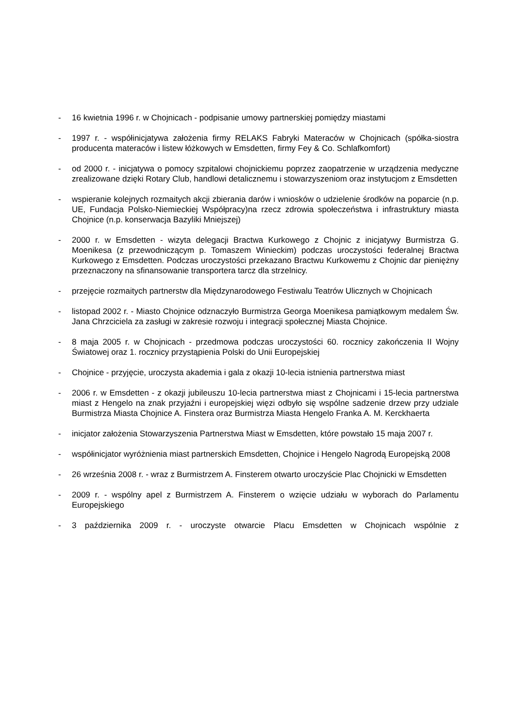- 16 kwietnia 1996 r. w Chojnicach - podpisanie umowy partnerskiej pomiędzy miastami
- 1997 r. - współinicjatywa założenia firmy RELAKS Fabryki Materaców w Chojnicach (spółka-siostra producenta materaców i listew łóżkowych w Emsdetten, firmy Fey & Co. Schlafkomfort)
- od 2000 r. - inicjatywa o pomocy szpitalowi chojnickiemu poprzez zaopatrzenie w urządzenia medyczne zrealizowane dzięki Rotary Club, handlowi detalicznemu i stowarzyszeniom oraz instytucjom z Emsdetten
- wspieranie kolejnych rozmaitych akcji zbierania darów i wniosków o udzielenie środków na poparcie (n.p. UE, Fundacja Polsko-Niemieckiej Współpracy)na rzecz zdrowia społeczeństwa i infrastruktury miasta Chojnice (n.p. konserwacja Bazyliki Mniejszej)
- 2000 r. w Emsdetten - wizyta delegacji Bractwa Kurkowego z Chojnic z inicjatywy Burmistrza G. Moenikesa (z przewodniczącym p. Tomaszem Winieckim) podczas uroczystości federalnej Bractwa Kurkowego z Emsdetten. Podczas uroczystości przekazano Bractwu Kurkowemu z Chojnic dar pieniężny przeznaczony na sfinansowanie transportera tarcz dla strzelnicy.
- przejęcie rozmaitych partnerstw dla Międzynarodowego Festiwalu Teatrów Ulicznych w Chojnicach
- listopad 2002 r. - Miasto Chojnice odznaczyło Burmistrza Georga Moenikesa pamiątkowym medalem Św. Jana Chrzciciela za zasługi w zakresie rozwoju i integracji społecznej Miasta Chojnice.
- 8 maja 2005 r. w Chojnicach - przedmowa podczas uroczystości 60. rocznicy zakończenia II Wojny Światowej oraz 1. rocznicy przystąpienia Polski do Unii Europejskiej
- Chojnice - przyjęcie, uroczysta akademia i gala z okazji 10-lecia istnienia partnerstwa miast
- 2006 r. w Emsdetten - z okazji jubileuszu 10-lecia partnerstwa miast z Chojnicami i 15-lecia partnerstwa miast z Hengelo na znak przyjaźni i europejskiej więzi odbyło się wspólne sadzenie drzew przy udziale Burmistrza Miasta Chojnice A. Finstera oraz Burmistrza Miasta Hengelo Franka A. M. Kerckhaerta
- inicjator założenia Stowarzyszenia Partnerstwa Miast w Emsdetten, które powstało 15 maja 2007 r.
- współinicjator wyróżnienia miast partnerskich Emsdetten, Chojnice i Hengelo Nagrodą Europejską 2008
- 26 września 2008 r. - wraz z Burmistrzem A. Finsterem otwarto uroczyście Plac Chojnicki w Emsdetten
- 2009 r. - wspólny apel z Burmistrzem A. Finsterem o wzięcie udziału w wyborach do Parlamentu Europejskiego
- 3 października 2009 r. - uroczyste otwarcie Placu Emsdetten w Chojnicach wspólnie z